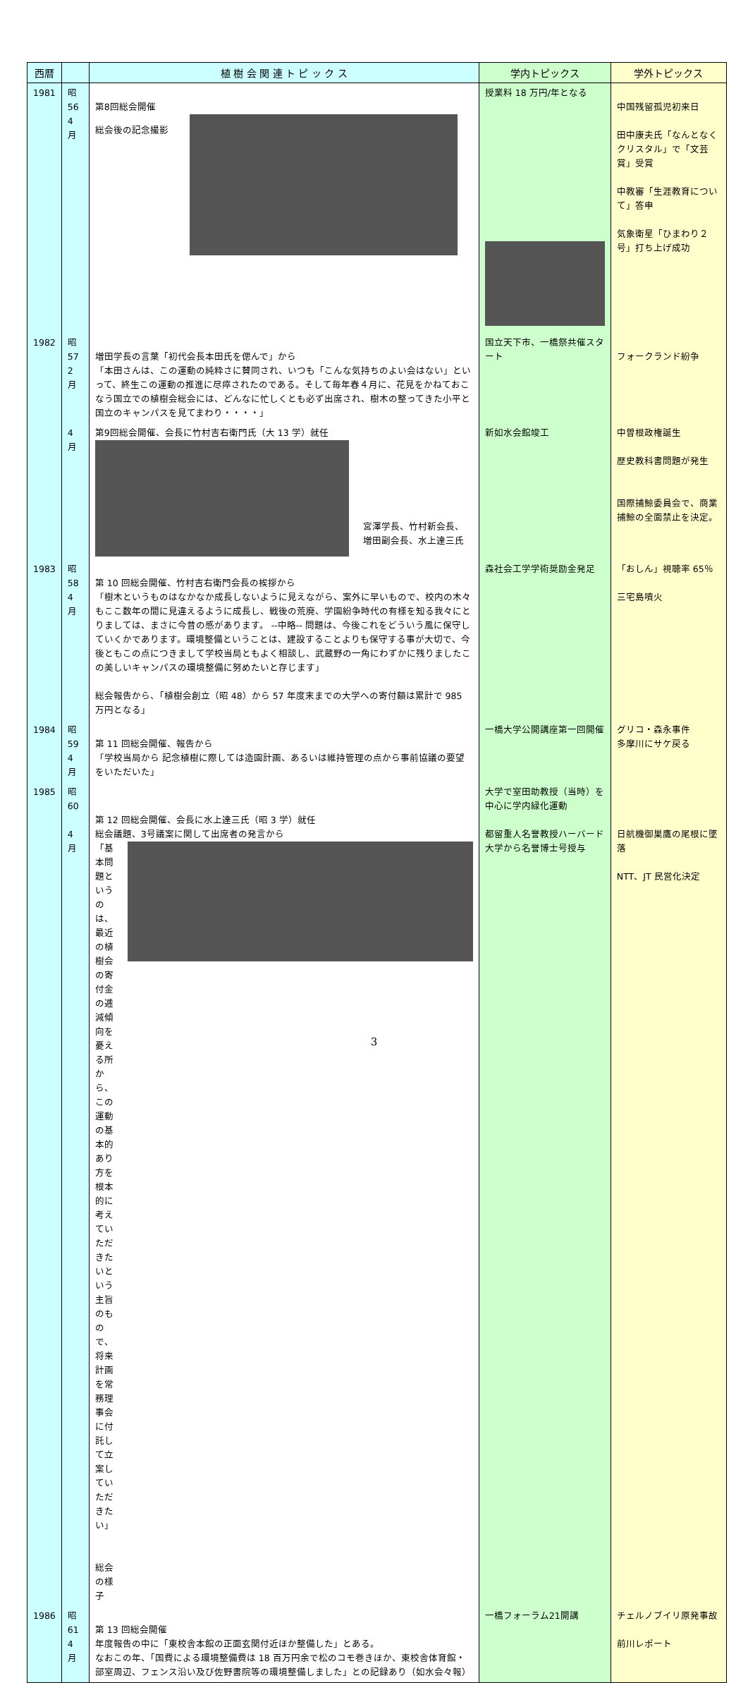| 西暦 | | 植 樹 会 関 連 ト ピ ッ ク ス | 学内トピックス | 学外トピックス |
| --- | --- | --- | --- | --- |
| 1981 | 昭 56 4 月 | 第8回総会開催 総会後の記念撮影 | 授業料 18 万円/年となる | 中国残留孤児初来日 田中康夫氏「なんとなくクリスタル」で「文芸賞」受賞 中教審「生涯教育について」答申 気象衛星「ひまわり２号」打ち上げ成功 |
| 1982 | 昭 57 2 月 | 増田学長の言葉「初代会長本田氏を偲んで」から 「本田さんは、この運動の純粋さに賛同され、いつも「こんな気持ちのよい会はない」といって、終生この運動の推進に尽瘁されたのである。そして毎年春４月に、花見をかねておこなう国立での植樹会総会には、どんなに忙しくとも必ず出席され、樹木の整ってきた小平と国立のキャンパスを見てまわり・・・・」 | 国立天下市、一橋祭共催スタート | フォークランド紛争 |
| | 4 月 | 第9回総会開催、会長に竹村吉右衛門氏（大 13 学）就任 宮澤学長、竹村新会長、 増田副会長、水上達三氏 | 新如水会館竣工 | 中曽根政権誕生 歴史教科書問題が発生 国際捕鯨委員会で、商業捕鯨の全面禁止を決定。 |
| 1983 | 昭 58 4 月 | 第 10 回総会開催、竹村吉右衛門会長の挨拶から 「樹木というものはなかなか成長しないように見えながら、案外に早いもので、校内の木々もここ数年の間に見違えるように成長し、戦後の荒廃、学園紛争時代の有様を知る我々にとりましては、まさに今昔の感があります。 --中略-- 問題は、今後これをどういう風に保守していくかであります。環境整備ということは、建設することよりも保守する事が大切で、今後ともこの点につきまして学校当局ともよく相談し、武蔵野の一角にわずかに残りましたこの美しいキャンパスの環境整備に努めたいと存じます」 総会報告から、「植樹会創立（昭 48）から 57 年度末までの大学への寄付額は累計で 985 万円となる」 | 森社会工学学術奨励金発足 | 「おしん」視聴率 65％ 三宅島噴火 |
| 1984 | 昭 59 4 月 | 第 11 回総会開催、報告から 「学校当局から 記念植樹に際しては造園計画、あるいは維持管理の点から事前協議の要望をいただいた」 | 一橋大学公開講座第一回開催 | グリコ・森永事件 多摩川にサケ戻る |
| 1985 | 昭 60 4 月 | 第 12 回総会開催、会長に水上達三氏（昭 3 学）就任 総会議題、3号議案に関して出席者の発言から 「基本問題というのは、最近の植樹会の寄付金の逓減傾向を憂える所から、この運動の基本的あり方を根本的に考えていただきたいという主旨のもので、将来計画を常務理事会に付託して立案していただきたい」 総会の様子 | 大学で室田助教授（当時）を中心に学内緑化運動 都留重人名誉教授ハーバード大学から名誉博士号授与 | 日航機御巣鷹の尾根に墜落 NTT、JT 民営化決定 |
| 1986 | 昭 61 4 月 | 第 13 回総会開催 年度報告の中に「東校舎本館の正面玄関付近ほか整備した」とある。 なおこの年、「国費による環境整備費は 18 百万円余で松のコモ巻きほか、東校舎体育館・部室周辺、フェンス沿い及び佐野書院等の環境整備しました」との記録あり（如水会々報） | 一橋フォーラム21開講 | チェルノブイリ原発事故 前川レポート |
3